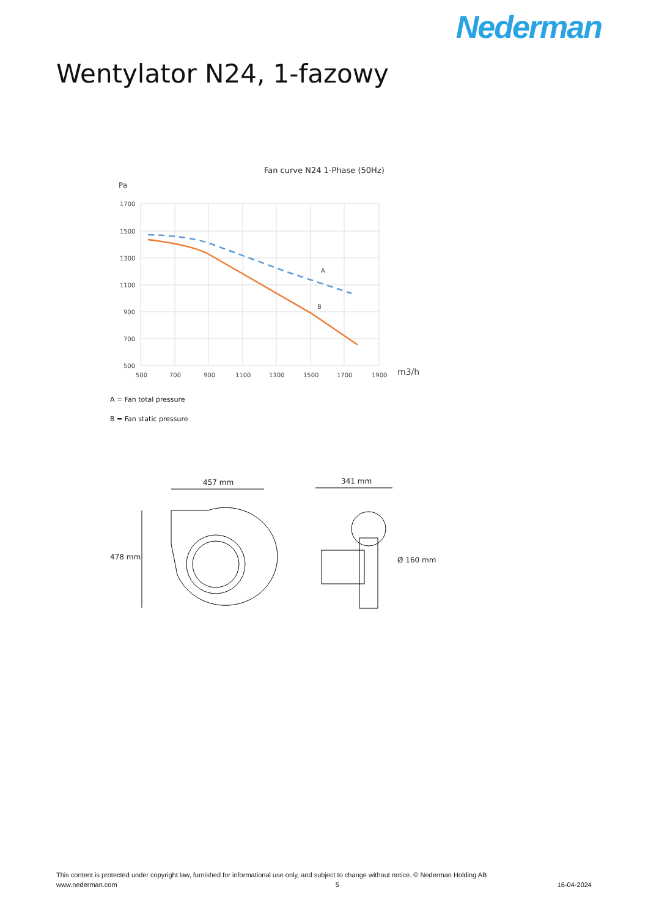Nederman
Wentylator N24, 1-fazowy
Fan curve N24 1-Phase (50Hz)
Pa
1700
1500
1300
1100
900
700
500
500
700
900
1100
1300
1500
1700
1900
m3/h
A
B
A = Fan total pressure
B = Fan static pressure
457 mm
478 mm
341 mm
Ø 160 mm
This content is protected under copyright law, furnished for informational use only, and subject to change without notice. © Nederman Holding AB
www.nederman.com 5 16-04-2024